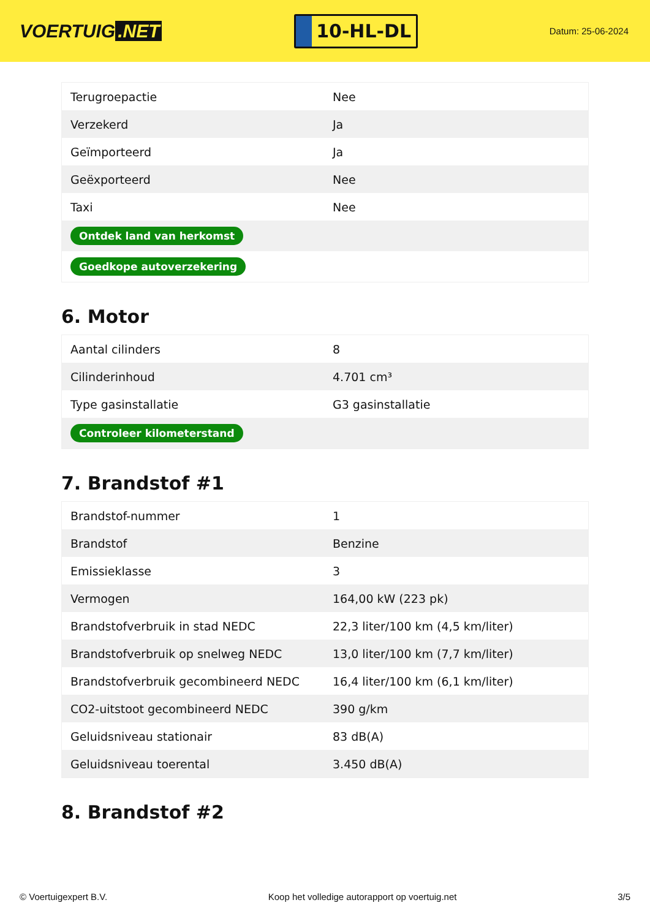VOERTUIG.NET
10-HL-DL
Datum: 25-06-2024
| Terugroepactie | Nee |
| Verzekerd | Ja |
| Geïmporteerd | Ja |
| Geëxporteerd | Nee |
| Taxi | Nee |
| Ontdek land van herkomst | |
| Goedkope autoverzekering | |
6. Motor
| Aantal cilinders | 8 |
| Cilinderinhoud | 4.701 cm³ |
| Type gasinstallatie | G3 gasinstallatie |
| Controleer kilometerstand | |
7. Brandstof #1
| Brandstof-nummer | 1 |
| Brandstof | Benzine |
| Emissieklasse | 3 |
| Vermogen | 164,00 kW (223 pk) |
| Brandstofverbruik in stad NEDC | 22,3 liter/100 km (4,5 km/liter) |
| Brandstofverbruik op snelweg NEDC | 13,0 liter/100 km (7,7 km/liter) |
| Brandstofverbruik gecombineerd NEDC | 16,4 liter/100 km (6,1 km/liter) |
| CO2-uitstoot gecombineerd NEDC | 390 g/km |
| Geluidsniveau stationair | 83 dB(A) |
| Geluidsniveau toerental | 3.450 dB(A) |
8. Brandstof #2
© Voertuigexpert B.V. Koop het volledige autorapport op voertuig.net 3/5